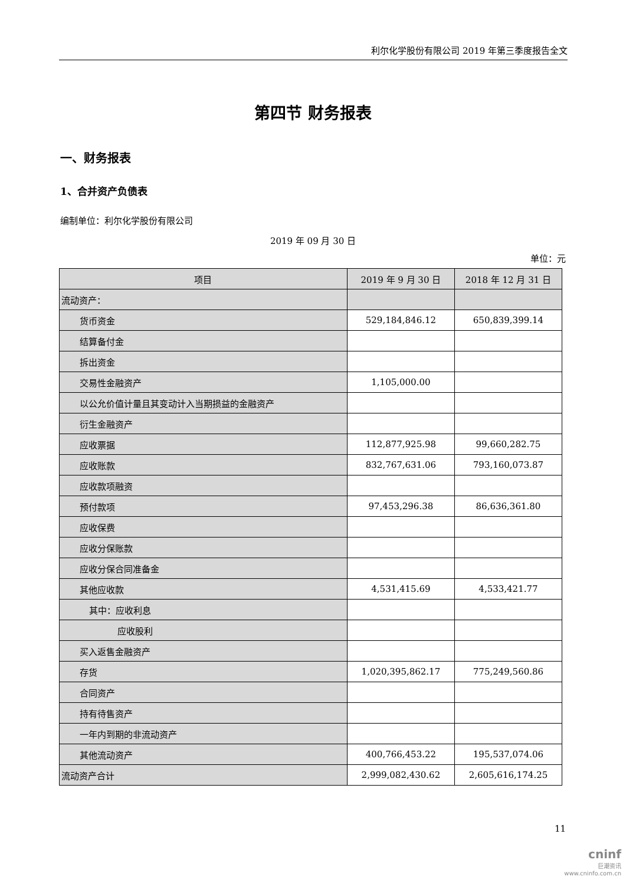利尔化学股份有限公司 2019 年第三季度报告全文
第四节 财务报表
一、财务报表
1、合并资产负债表
编制单位：利尔化学股份有限公司
2019 年 09 月 30 日
单位：元
| 项目 | 2019 年 9 月 30 日 | 2018 年 12 月 31 日 |
| --- | --- | --- |
| 流动资产： | | |
| 货币资金 | 529,184,846.12 | 650,839,399.14 |
| 结算备付金 | | |
| 拆出资金 | | |
| 交易性金融资产 | 1,105,000.00 | |
| 以公允价值计量且其变动计入当期损益的金融资产 | | |
| 衍生金融资产 | | |
| 应收票据 | 112,877,925.98 | 99,660,282.75 |
| 应收账款 | 832,767,631.06 | 793,160,073.87 |
| 应收款项融资 | | |
| 预付款项 | 97,453,296.38 | 86,636,361.80 |
| 应收保费 | | |
| 应收分保账款 | | |
| 应收分保合同准备金 | | |
| 其他应收款 | 4,531,415.69 | 4,533,421.77 |
| 其中：应收利息 | | |
| 应收股利 | | |
| 买入返售金融资产 | | |
| 存货 | 1,020,395,862.17 | 775,249,560.86 |
| 合同资产 | | |
| 持有待售资产 | | |
| 一年内到期的非流动资产 | | |
| 其他流动资产 | 400,766,453.22 | 195,537,074.06 |
| 流动资产合计 | 2,999,082,430.62 | 2,605,616,174.25 |
11
cninf
巨潮资讯
www.cninfo.com.cn